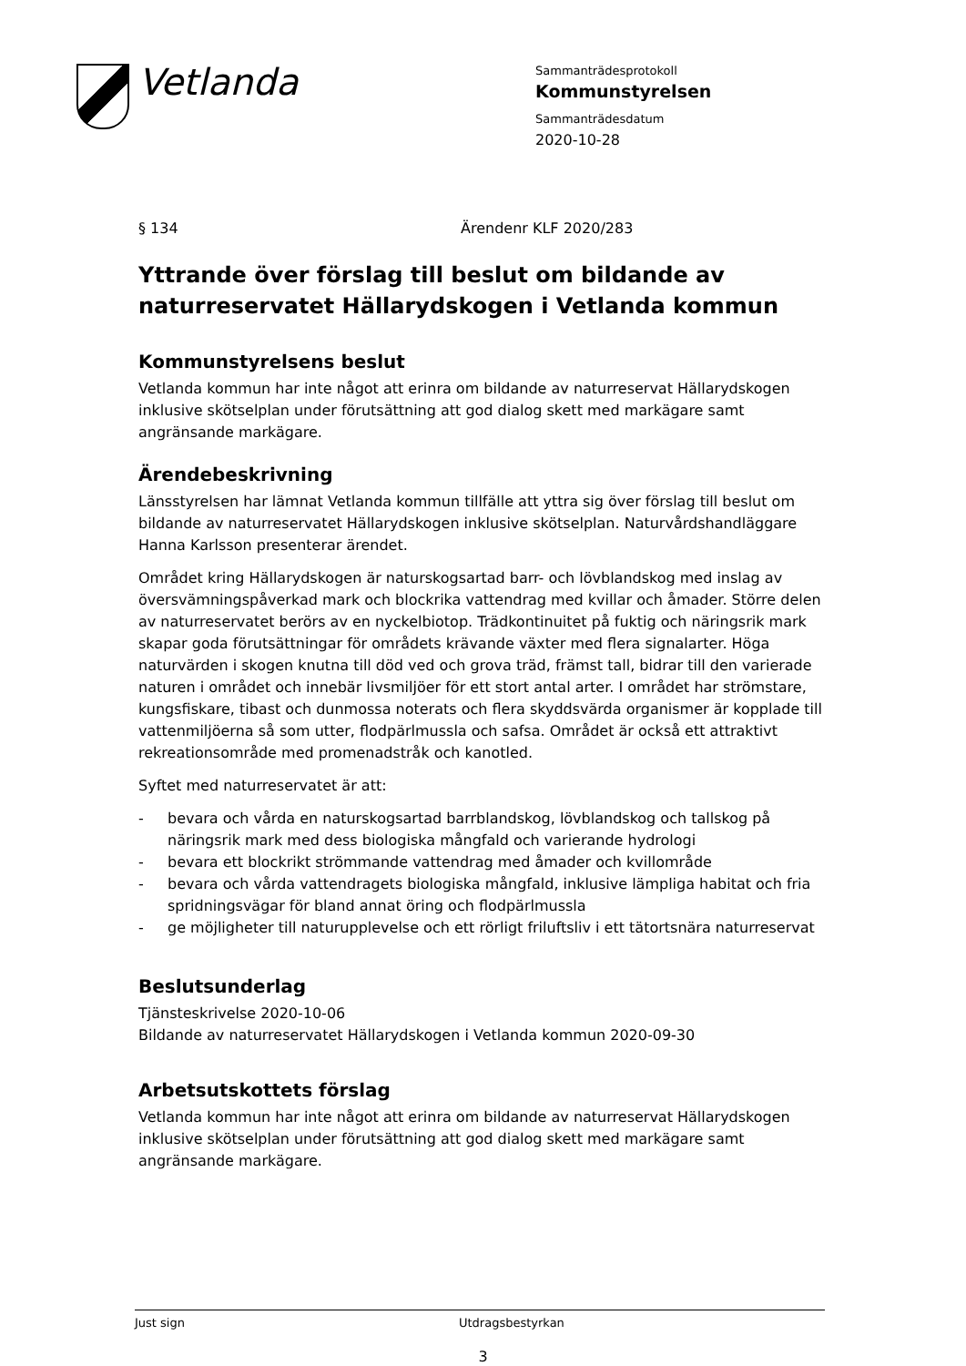Vetlanda
Sammanträdesprotokoll
Kommunstyrelsen
Sammanträdesdatum
2020-10-28
§ 134 Ärendenr KLF 2020/283
Yttrande över förslag till beslut om bildande av naturreservatet Hällarydskogen i Vetlanda kommun
Kommunstyrelsens beslut
Vetlanda kommun har inte något att erinra om bildande av naturreservat Hällarydskogen inklusive skötselplan under förutsättning att god dialog skett med markägare samt angränsande markägare.
Ärendebeskrivning
Länsstyrelsen har lämnat Vetlanda kommun tillfälle att yttra sig över förslag till beslut om bildande av naturreservatet Hällarydskogen inklusive skötselplan. Naturvårdshandläggare Hanna Karlsson presenterar ärendet.
Området kring Hällarydskogen är naturskogsartad barr- och lövblandskog med inslag av översvämningspåverkad mark och blockrika vattendrag med kvillar och åmader. Större delen av naturreservatet berörs av en nyckelbiotop. Trädkontinuitet på fuktig och näringsrik mark skapar goda förutsättningar för områdets krävande växter med flera signalarter. Höga naturvärden i skogen knutna till död ved och grova träd, främst tall, bidrar till den varierade naturen i området och innebär livsmiljöer för ett stort antal arter. I området har strömstare, kungsfiskare, tibast och dunmossa noterats och flera skyddsvärda organismer är kopplade till vattenmiljöerna så som utter, flodpärlmussla och safsa. Området är också ett attraktivt rekreationsområde med promenadstråk och kanotled.
Syftet med naturreservatet är att:
- bevara och vårda en naturskogsartad barrblandskog, lövblandskog och tallskog på näringsrik mark med dess biologiska mångfald och varierande hydrologi
- bevara ett blockrikt strömmande vattendrag med åmader och kvillområde
- bevara och vårda vattendragets biologiska mångfald, inklusive lämpliga habitat och fria spridningsvägar för bland annat öring och flodpärlmussla
- ge möjligheter till naturupplevelse och ett rörligt friluftsliv i ett tätortsnära naturreservat
Beslutsunderlag
Tjänsteskrivelse 2020-10-06
Bildande av naturreservatet Hällarydskogen i Vetlanda kommun 2020-09-30
Arbetsutskottets förslag
Vetlanda kommun har inte något att erinra om bildande av naturreservat Hällarydskogen inklusive skötselplan under förutsättning att god dialog skett med markägare samt angränsande markägare.
Just sign Utdragsbestyrkan
3